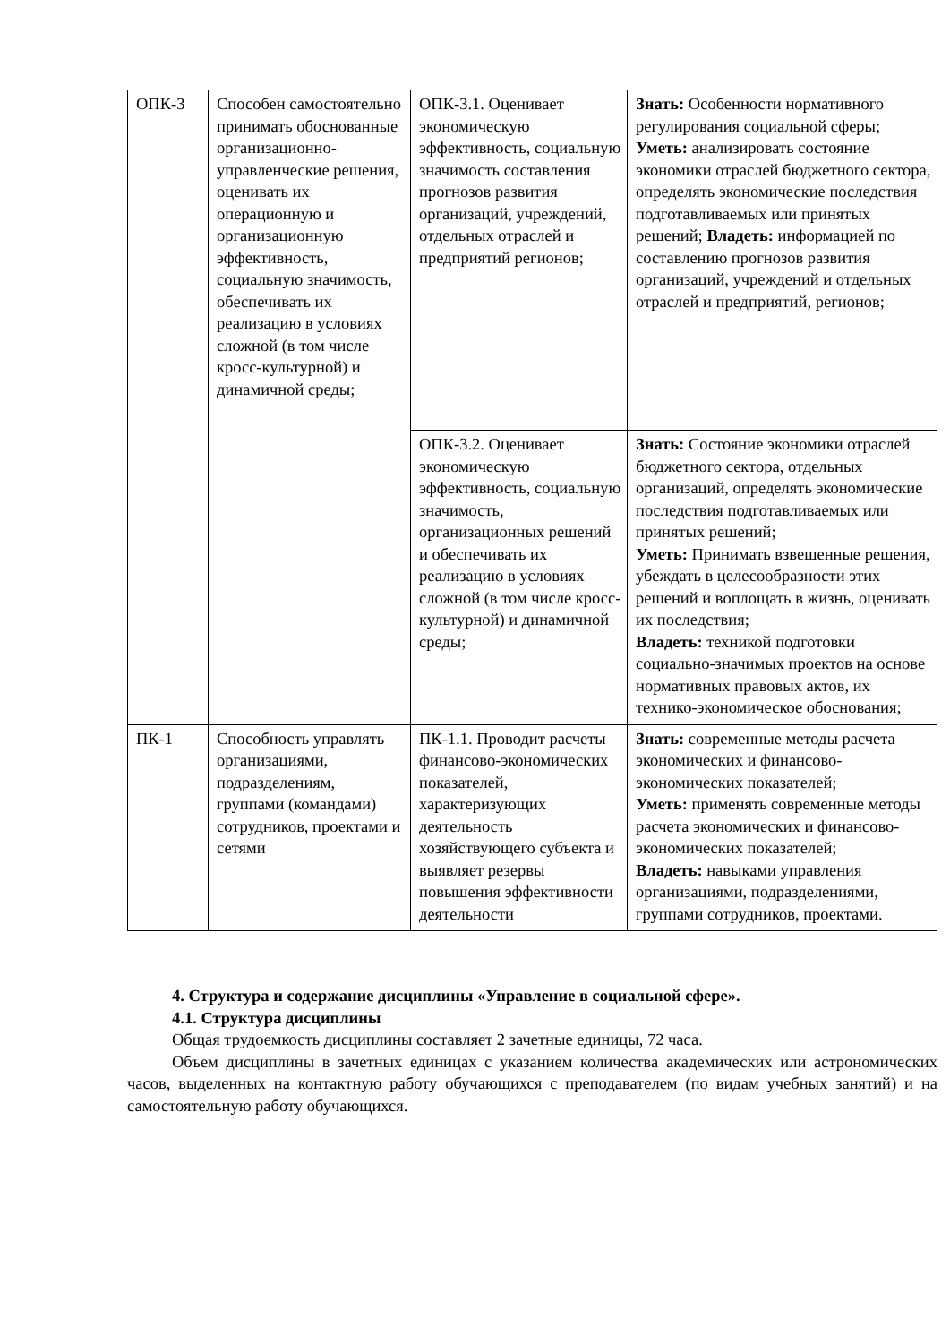| ОПК-3 | Способен самостоятельно принимать обоснованные организационно-управленческие решения, оценивать их операционную и организационную эффективность, социальную значимость, обеспечивать их реализацию в условиях сложной (в том числе кросс-культурной) и динамичной среды; | ОПК-3.1. Оценивает экономическую эффективность, социальную значимость составления прогнозов развития организаций, учреждений, отдельных отраслей и предприятий регионов; | Знать: Особенности нормативного регулирования социальной сферы; Уметь: анализировать состояние экономики отраслей бюджетного сектора, определять экономические последствия подготавливаемых или принятых решений; Владеть: информацией по составлению прогнозов развития организаций, учреждений и отдельных отраслей и предприятий, регионов; |
| | | ОПК-3.2. Оценивает экономическую эффективность, социальную значимость, организационных решений и обеспечивать их реализацию в условиях сложной (в том числе кросс-культурной) и динамичной среды; | Знать: Состояние экономики отраслей бюджетного сектора, отдельных организаций, определять экономические последствия подготавливаемых или принятых решений; Уметь: Принимать взвешенные решения, убеждать в целесообразности этих решений и воплощать в жизнь, оценивать их последствия; Владеть: техникой подготовки социально-значимых проектов на основе нормативных правовых актов, их технико-экономическое обоснования; |
| ПК-1 | Способность управлять организациями, подразделениям, группами (командами) сотрудников, проектами и сетями | ПК-1.1. Проводит расчеты финансово-экономических показателей, характеризующих деятельность хозяйствующего субъекта и выявляет резервы повышения эффективности деятельности | Знать: современные методы расчета экономических и финансово-экономических показателей; Уметь: применять современные методы расчета экономических и финансово-экономических показателей; Владеть: навыками управления организациями, подразделениями, группами сотрудников, проектами. |
4. Структура и содержание дисциплины «Управление в социальной сфере».
4.1. Структура дисциплины
Общая трудоемкость дисциплины составляет 2 зачетные единицы, 72 часа.
Объем дисциплины в зачетных единицах с указанием количества академических или астрономических часов, выделенных на контактную работу обучающихся с преподавателем (по видам учебных занятий) и на самостоятельную работу обучающихся.